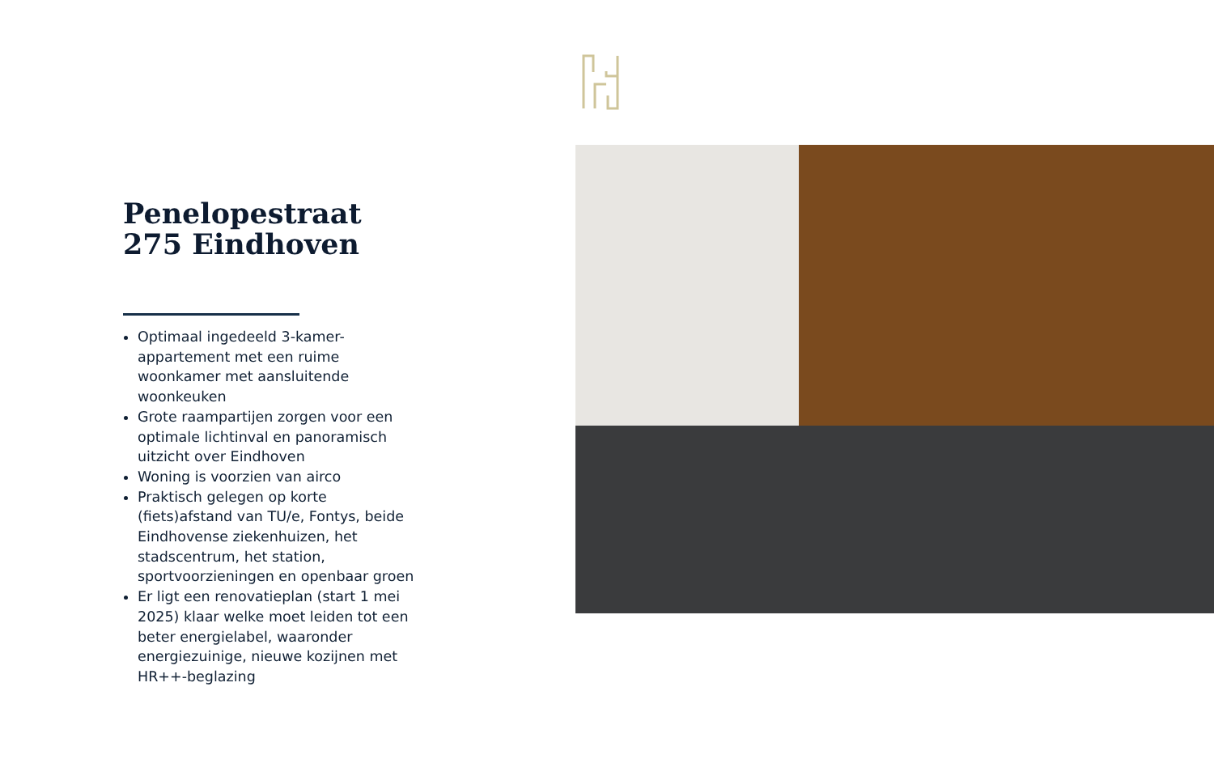Penelopestraat 275 Eindhoven
Optimaal ingedeeld 3-kamer-appartement met een ruime woonkamer met aansluitende woonkeuken
Grote raampartijen zorgen voor een optimale lichtinval en panoramisch uitzicht over Eindhoven
Woning is voorzien van airco
Praktisch gelegen op korte (fiets)afstand van TU/e, Fontys, beide Eindhovense ziekenhuizen, het stadscentrum, het station, sportvoorzieningen en openbaar groen
Er ligt een renovatieplan (start 1 mei 2025) klaar welke moet leiden tot een beter energielabel, waaronder energiezuinige, nieuwe kozijnen met HR++-beglazing